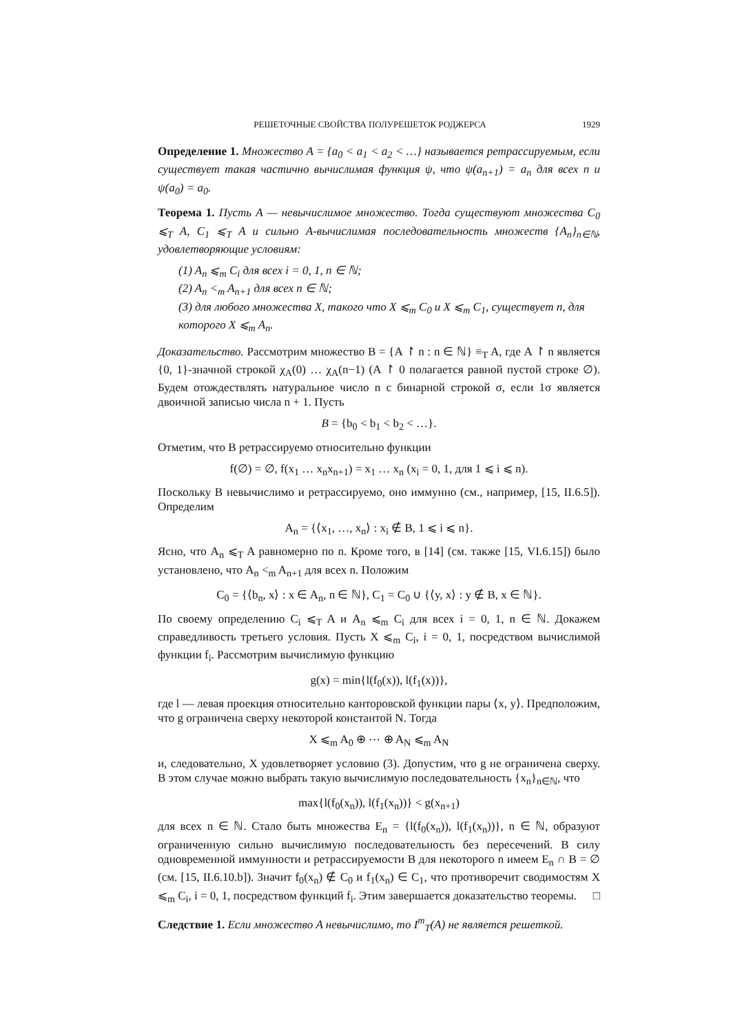РЕШЕТОЧНЫЕ СВОЙСТВА ПОЛУРЕШЕТОК РОДЖЕРСА 1929
Определение 1. Множество A = {a<sub>0</sub> < a<sub>1</sub> < a<sub>2</sub> < …} называется ретрассируемым, если существует такая частично вычислимая функция ψ, что ψ(a<sub>n+1</sub>) = a<sub>n</sub> для всех n и ψ(a<sub>0</sub>) = a<sub>0</sub>.
Теорема 1. Пусть A — невычислимое множество. Тогда существуют множества C<sub>0</sub> ⩽<sub>T</sub> A, C<sub>1</sub> ⩽<sub>T</sub> A и сильно A-вычислимая последовательность множеств {A<sub>n</sub>}<sub>n∈ℕ</sub>, удовлетворяющие условиям:
(1) A<sub>n</sub> ⩽<sub>m</sub> C<sub>i</sub> для всех i = 0, 1, n ∈ ℕ;
(2) A<sub>n</sub> <<sub>m</sub> A<sub>n+1</sub> для всех n ∈ ℕ;
(3) для любого множества X, такого что X ⩽<sub>m</sub> C<sub>0</sub> и X ⩽<sub>m</sub> C<sub>1</sub>, существует n, для которого X ⩽<sub>m</sub> A<sub>n</sub>.
Доказательство. Рассмотрим множество B = {A ↾ n : n ∈ ℕ} ≡<sub>T</sub> A, где A ↾ n является {0, 1}-значной строкой χ<sub>A</sub>(0) … χ<sub>A</sub>(n−1) (A ↾ 0 полагается равной пустой строке ∅). Будем отождествлять натуральное число n с бинарной строкой σ, если 1σ является двоичной записью числа n + 1. Пусть
B = {b<sub>0</sub> < b<sub>1</sub> < b<sub>2</sub> < …}.
Отметим, что B ретрассируемо относительно функции
f(∅) = ∅, f(x<sub>1</sub> … x<sub>n</sub>x<sub>n+1</sub>) = x<sub>1</sub> … x<sub>n</sub> (x<sub>i</sub> = 0, 1, для 1 ⩽ i ⩽ n).
Поскольку B невычислимо и ретрассируемо, оно иммунно (см., например, [15, II.6.5]). Определим
A<sub>n</sub> = {⟨x<sub>1</sub>, …, x<sub>n</sub>⟩ : x<sub>i</sub> ∉ B, 1 ⩽ i ⩽ n}.
Ясно, что A<sub>n</sub> ⩽<sub>T</sub> A равномерно по n. Кроме того, в [14] (см. также [15, VI.6.15]) было установлено, что A<sub>n</sub> <<sub>m</sub> A<sub>n+1</sub> для всех n. Положим
C<sub>0</sub> = {⟨b<sub>n</sub>, x⟩ : x ∈ A<sub>n</sub>, n ∈ ℕ}, C<sub>1</sub> = C<sub>0</sub> ∪ {⟨y, x⟩ : y ∉ B, x ∈ ℕ}.
По своему определению C<sub>i</sub> ⩽<sub>T</sub> A и A<sub>n</sub> ⩽<sub>m</sub> C<sub>i</sub> для всех i = 0, 1, n ∈ ℕ. Докажем справедливость третьего условия. Пусть X ⩽<sub>m</sub> C<sub>i</sub>, i = 0, 1, посредством вычислимой функции f<sub>i</sub>. Рассмотрим вычислимую функцию
g(x) = min{l(f<sub>0</sub>(x)), l(f<sub>1</sub>(x))},
где l — левая проекция относительно канторовской функции пары ⟨x, y⟩. Предположим, что g ограничена сверху некоторой константой N. Тогда
X ⩽<sub>m</sub> A<sub>0</sub> ⊕ ⋯ ⊕ A<sub>N</sub> ⩽<sub>m</sub> A<sub>N</sub>
и, следовательно, X удовлетворяет условию (3). Допустим, что g не ограничена сверху. В этом случае можно выбрать такую вычислимую последовательность {x<sub>n</sub>}<sub>n∈ℕ</sub>, что
max{l(f<sub>0</sub>(x<sub>n</sub>)), l(f<sub>1</sub>(x<sub>n</sub>))} < g(x<sub>n+1</sub>)
для всех n ∈ ℕ. Стало быть множества E<sub>n</sub> = {l(f<sub>0</sub>(x<sub>n</sub>)), l(f<sub>1</sub>(x<sub>n</sub>))}, n ∈ ℕ, образуют ограниченную сильно вычислимую последовательность без пересечений. В силу одновременной иммунности и ретрассируемости B для некоторого n имеем E<sub>n</sub> ∩ B = ∅ (см. [15, II.6.10.b]). Значит f<sub>0</sub>(x<sub>n</sub>) ∉ C<sub>0</sub> и f<sub>1</sub>(x<sub>n</sub>) ∈ C<sub>1</sub>, что противоречит сводимостям X ⩽<sub>m</sub> C<sub>i</sub>, i = 0, 1, посредством функций f<sub>i</sub>. Этим завершается доказательство теоремы. □
Следствие 1. Если множество A невычислимо, то I<sup>m</sup><sub>T</sub>(A) не является решеткой.